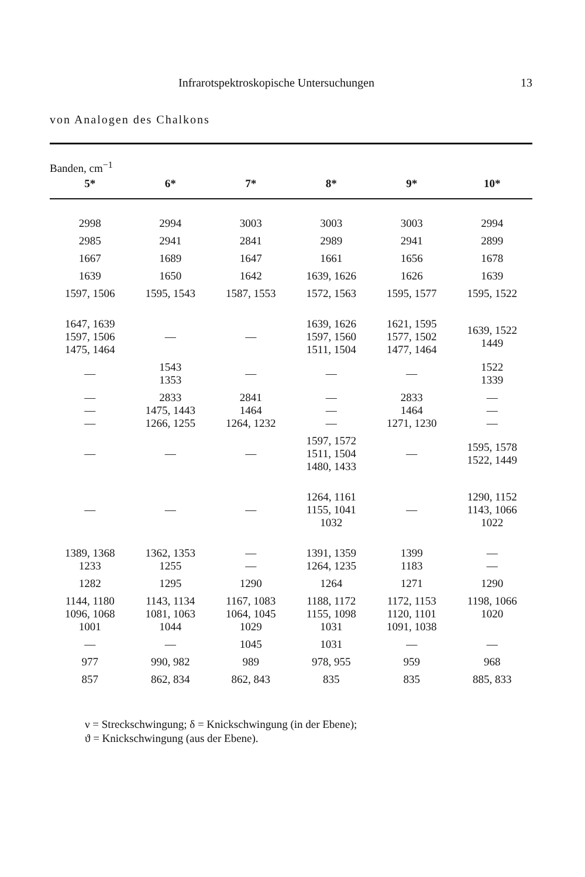Infrarotspektroskopische Untersuchungen 13
von Analogen des Chalkons
| Banden, cm<sup>−1</sup> | | | | | |
| --- | --- | --- | --- | --- | --- |
| 5* | 6* | 7* | 8* | 9* | 10* |
| 2998 | 2994 | 3003 | 3003 | 3003 | 2994 |
| 2985 | 2941 | 2841 | 2989 | 2941 | 2899 |
| 1667 | 1689 | 1647 | 1661 | 1656 | 1678 |
| 1639 | 1650 | 1642 | 1639, 1626 | 1626 | 1639 |
| 1597, 1506 | 1595, 1543 | 1587, 1553 | 1572, 1563 | 1595, 1577 | 1595, 1522 |
| 1647, 1639 1597, 1506 1475, 1464 | — | — | 1639, 1626 1597, 1560 1511, 1504 | 1621, 1595 1577, 1502 1477, 1464 | 1639, 1522 1449 |
| — | 1543 1353 | — | — | — | 1522 1339 |
| — — — | 2833 1475, 1443 1266, 1255 | 2841 1464 1264, 1232 | — — — | 2833 1464 1271, 1230 | — — — |
| — | — | — | 1597, 1572 1511, 1504 1480, 1433 | — | 1595, 1578 1522, 1449 |
| — | — | — | 1264, 1161 1155, 1041 1032 | — | 1290, 1152 1143, 1066 1022 |
| 1389, 1368 1233 | 1362, 1353 1255 | — — | 1391, 1359 1264, 1235 | 1399 1183 | — — |
| 1282 | 1295 | 1290 | 1264 | 1271 | 1290 |
| 1144, 1180 1096, 1068 1001 | 1143, 1134 1081, 1063 1044 | 1167, 1083 1064, 1045 1029 | 1188, 1172 1155, 1098 1031 | 1172, 1153 1120, 1101 1091, 1038 | 1198, 1066 1020 |
| — | — | 1045 | 1031 | — | — |
| 977 | 990, 982 | 989 | 978, 955 | 959 | 968 |
| 857 | 862, 834 | 862, 843 | 835 | 835 | 885, 833 |
ν = Streckschwingung; δ = Knickschwingung (in der Ebene);
ϑ = Knickschwingung (aus der Ebene).